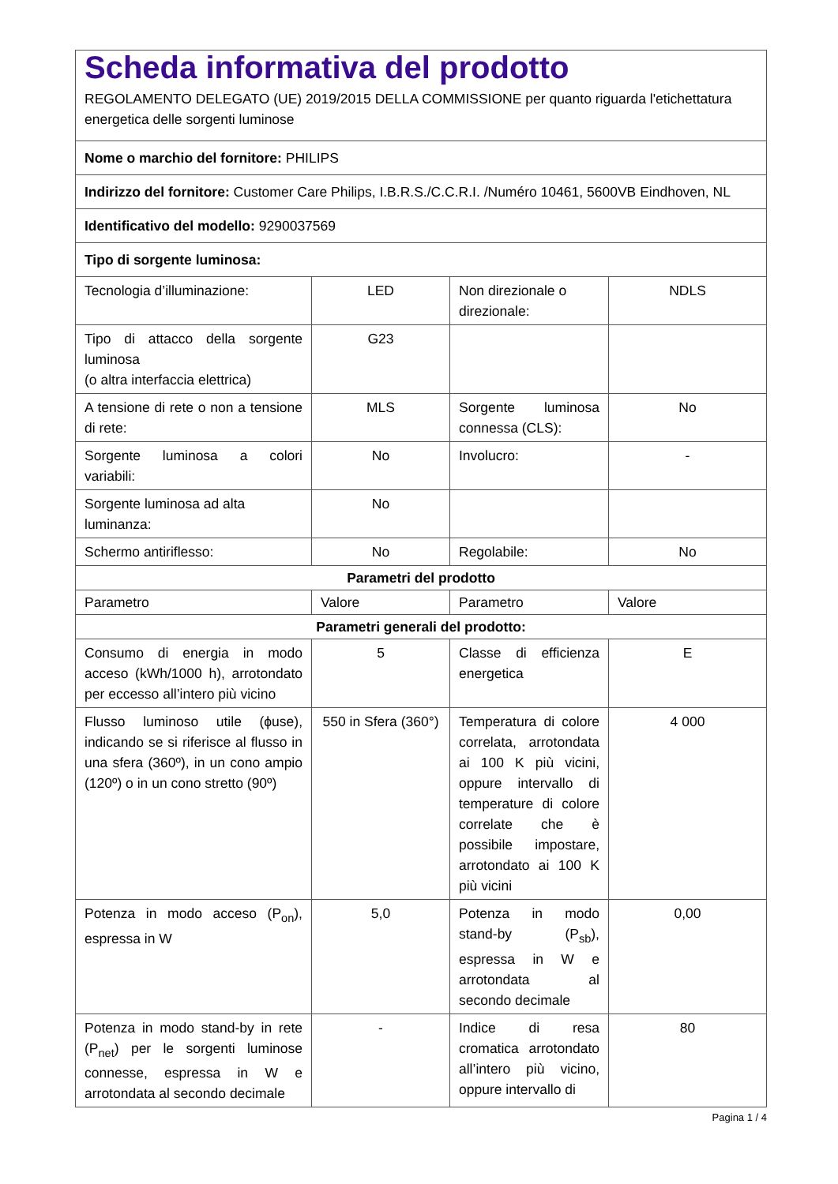| Scheda informativa del prodotto REGOLAMENTO DELEGATO (UE) 2019/2015 DELLA COMMISSIONE per quanto riguarda l'etichettatura energetica delle sorgenti luminose | | | |
| Nome o marchio del fornitore: PHILIPS | | | |
| Indirizzo del fornitore: Customer Care Philips, I.B.R.S./C.C.R.I. /Numéro 10461, 5600VB Eindhoven, NL | | | |
| Identificativo del modello: 9290037569 | | | |
| Tipo di sorgente luminosa: | | | |
| Tecnologia d’illuminazione: | LED | Non direzionale o direzionale: | NDLS |
| Tipo di attacco della sorgente luminosa (o altra interfaccia elettrica) | G23 | | |
| A tensione di rete o non a tensione di rete: | MLS | Sorgente luminosa connessa (CLS): | No |
| Sorgente luminosa a colori variabili: | No | Involucro: | - |
| Sorgente luminosa ad alta luminanza: | No | | |
| Schermo antiriflesso: | No | Regolabile: | No |
| Parametri del prodotto | | | |
| Parametro | Valore | Parametro | Valore |
| Parametri generali del prodotto: | | | |
| Consumo di energia in modo acceso (kWh/1000 h), arrotondato per eccesso all’intero più vicino | 5 | Classe di efficienza energetica | E |
| Flusso luminoso utile (ϕuse), indicando se si riferisce al flusso in una sfera (360º), in un cono ampio (120º) o in un cono stretto (90º) | 550 in Sfera (360°) | Temperatura di colore correlata, arrotondata ai 100 K più vicini, oppure intervallo di temperature di colore correlate che è possibile impostare, arrotondato ai 100 K più vicini | 4 000 |
| Potenza in modo acceso (P<sub>on</sub>), espressa in W | 5,0 | Potenza in modo stand-by (P<sub>sb</sub>), espressa in W e arrotondata al secondo decimale | 0,00 |
| Potenza in modo stand-by in rete (P<sub>net</sub>) per le sorgenti luminose connesse, espressa in W e arrotondata al secondo decimale | - | Indice di resa cromatica arrotondato all’intero più vicino, oppure intervallo di | 80 |
Pagina 1 / 4